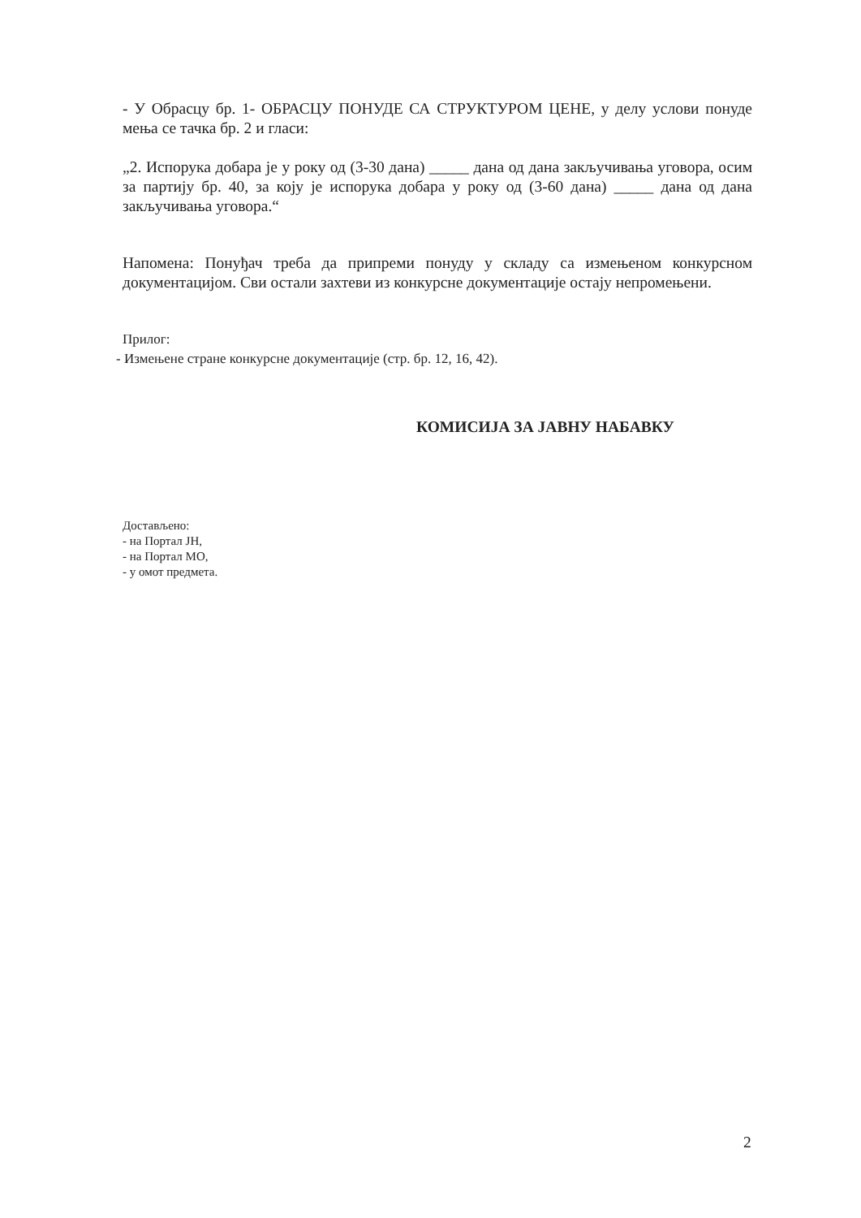- У Обрасцу бр. 1- ОБРАСЦУ ПОНУДЕ СА СТРУКТУРОМ ЦЕНЕ, у делу услови понуде мења се тачка бр. 2 и гласи:
„2. Испорука добара је у року од (3-30 дана) _____ дана од дана закључивања уговора, осим за партију бр. 40, за коју је испорука добара у року од (3-60 дана) _____ дана од дана закључивања уговора.“
Напомена: Понуђач треба да припреми понуду у складу са измењеном конкурсном документацијом. Сви остали захтеви из конкурсне документације остају непромењени.
Прилог:
- Измењене стране конкурсне документације (стр. бр. 12, 16, 42).
КОМИСИЈА ЗА ЈАВНУ НАБАВКУ
Достављено:
- на Портал ЈН,
- на Портал МО,
- у омот предмета.
2